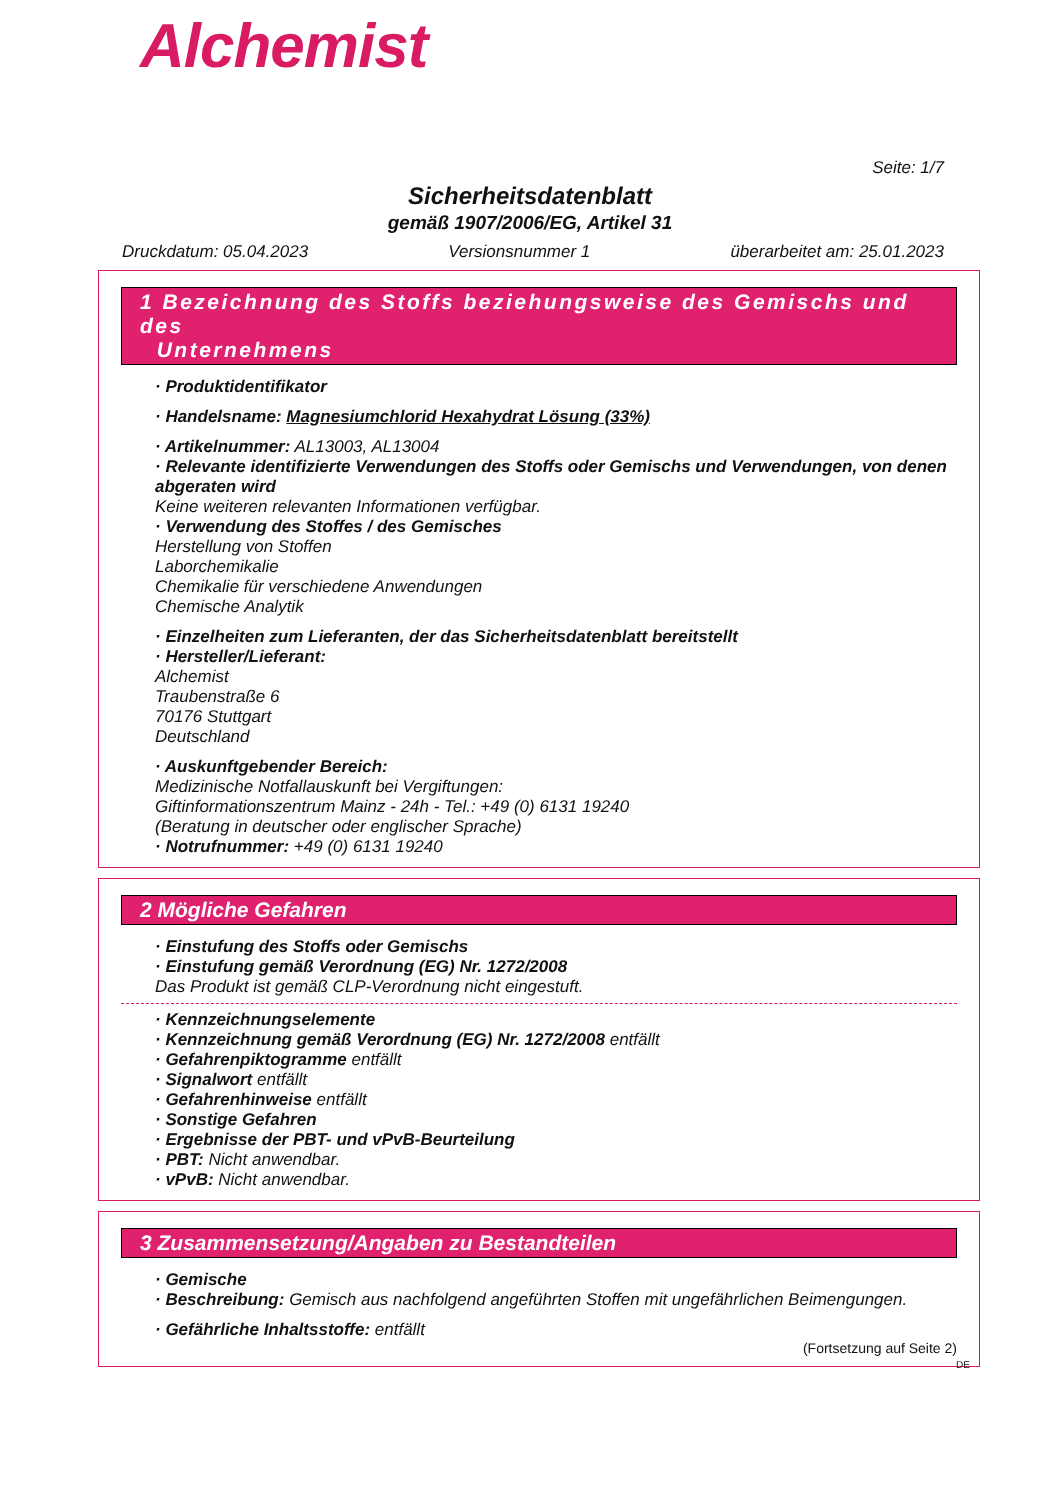Alchemist
Seite: 1/7
Sicherheitsdatenblatt
gemäß 1907/2006/EG, Artikel 31
Druckdatum: 05.04.2023 Versionsnummer 1 überarbeitet am: 25.01.2023
1 Bezeichnung des Stoffs beziehungsweise des Gemischs und des
Unternehmens
· Produktidentifikator
· Handelsname: Magnesiumchlorid Hexahydrat Lösung (33%)
· Artikelnummer: AL13003, AL13004
· Relevante identifizierte Verwendungen des Stoffs oder Gemischs und Verwendungen, von denen abgeraten wird
Keine weiteren relevanten Informationen verfügbar.
· Verwendung des Stoffes / des Gemisches
Herstellung von Stoffen
Laborchemikalie
Chemikalie für verschiedene Anwendungen
Chemische Analytik
· Einzelheiten zum Lieferanten, der das Sicherheitsdatenblatt bereitstellt
· Hersteller/Lieferant:
Alchemist
Traubenstraße 6
70176 Stuttgart
Deutschland
· Auskunftgebender Bereich:
Medizinische Notfallauskunft bei Vergiftungen:
Giftinformationszentrum Mainz - 24h - Tel.: +49 (0) 6131 19240
(Beratung in deutscher oder englischer Sprache)
· Notrufnummer: +49 (0) 6131 19240
2 Mögliche Gefahren
· Einstufung des Stoffs oder Gemischs
· Einstufung gemäß Verordnung (EG) Nr. 1272/2008
Das Produkt ist gemäß CLP-Verordnung nicht eingestuft.
· Kennzeichnungselemente
· Kennzeichnung gemäß Verordnung (EG) Nr. 1272/2008 entfällt
· Gefahrenpiktogramme entfällt
· Signalwort entfällt
· Gefahrenhinweise entfällt
· Sonstige Gefahren
· Ergebnisse der PBT- und vPvB-Beurteilung
· PBT: Nicht anwendbar.
· vPvB: Nicht anwendbar.
3 Zusammensetzung/Angaben zu Bestandteilen
· Gemische
· Beschreibung: Gemisch aus nachfolgend angeführten Stoffen mit ungefährlichen Beimengungen.
· Gefährliche Inhaltsstoffe: entfällt
(Fortsetzung auf Seite 2)
DE